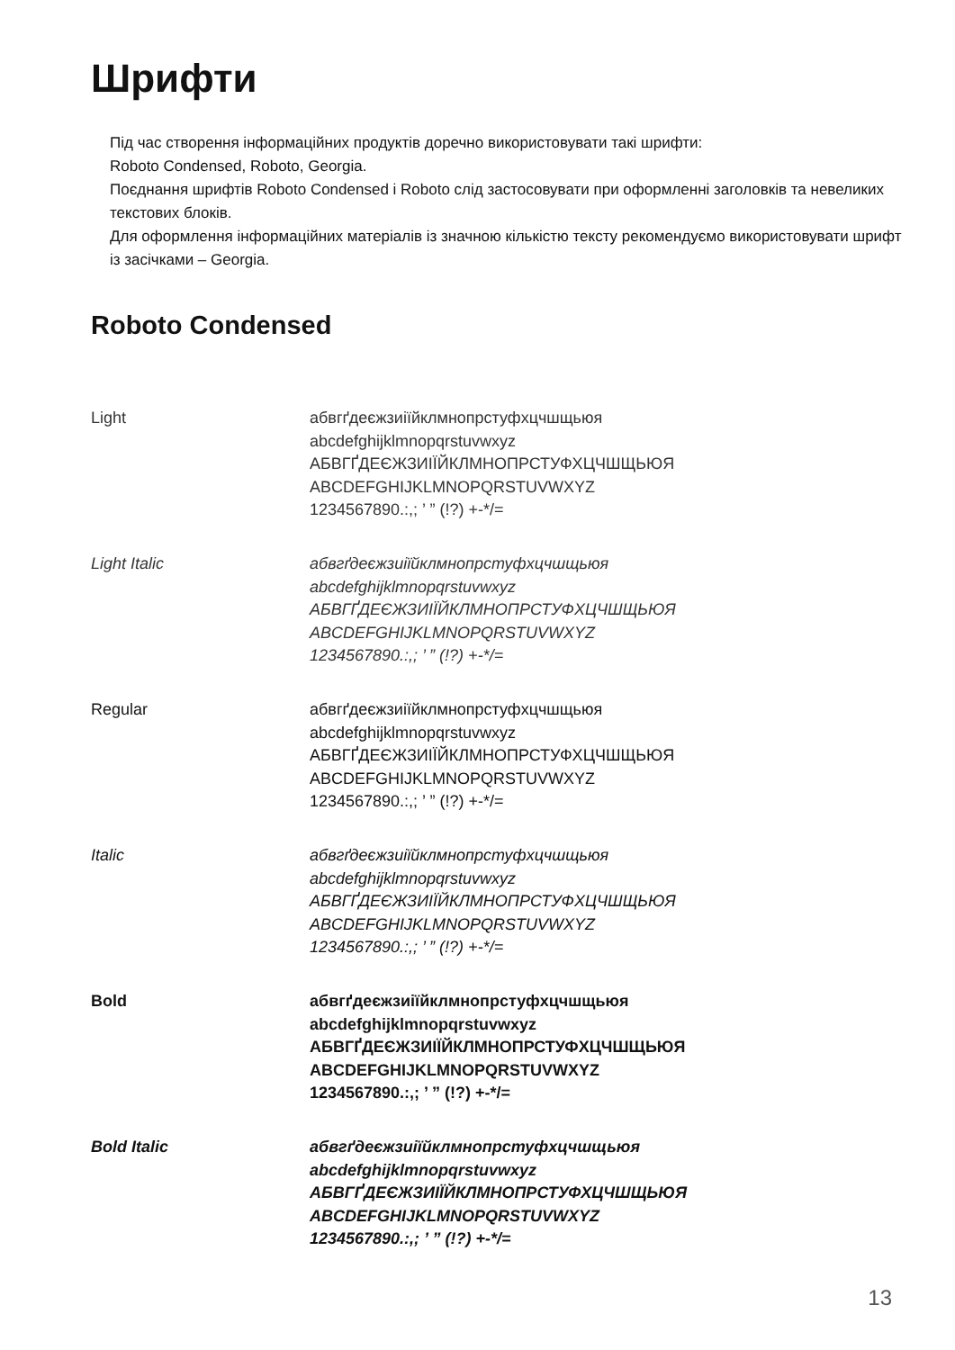Шрифти
Під час створення інформаційних продуктів доречно використовувати такі шрифти:
Roboto Condensed, Roboto, Georgia.
Поєднання шрифтів Roboto Condensed і Roboto слід застосовувати при оформленні заголовків та невеликих текстових блоків.
Для оформлення інформаційних матеріалів із значною кількістю тексту рекомендуємо використовувати шрифт із засічками – Georgia.
Roboto Condensed
Light абвгґдеєжзиіїйклмнопрстуфхцчшщьюя
abcdefghijklmnopqrstuvwxyz
АБВГҐДЕЄЖЗИІЇЙКЛМНОПРСТУФХЦЧШЩЬЮЯ
ABCDEFGHIJKLMNOPQRSTUVWXYZ
1234567890.:,; ’ ” (!?) +-*/=
Light Italic абвгґдеєжзиіїйклмнопрстуфхцчшщьюя
abcdefghijklmnopqrstuvwxyz
АБВГҐДЕЄЖЗИІЇЙКЛМНОПРСТУФХЦЧШЩЬЮЯ
ABCDEFGHIJKLMNOPQRSTUVWXYZ
1234567890.:,; ’ ” (!?) +-*/=
Regular абвгґдеєжзиіїйклмнопрстуфхцчшщьюя
abcdefghijklmnopqrstuvwxyz
АБВГҐДЕЄЖЗИІЇЙКЛМНОПРСТУФХЦЧШЩЬЮЯ
ABCDEFGHIJKLMNOPQRSTUVWXYZ
1234567890.:,; ’ ” (!?) +-*/=
Italic абвгґдеєжзиіїйклмнопрстуфхцчшщьюя
abcdefghijklmnopqrstuvwxyz
АБВГҐДЕЄЖЗИІЇЙКЛМНОПРСТУФХЦЧШЩЬЮЯ
ABCDEFGHIJKLMNOPQRSTUVWXYZ
1234567890.:,; ’ ” (!?) +-*/=
Bold абвгґдеєжзиіїйклмнопрстуфхцчшщьюя
abcdefghijklmnopqrstuvwxyz
АБВГҐДЕЄЖЗИІЇЙКЛМНОПРСТУФХЦЧШЩЬЮЯ
ABCDEFGHIJKLMNOPQRSTUVWXYZ
1234567890.:,; ’ ” (!?) +-*/=
Bold Italic абвгґдеєжзиіїйклмнопрстуфхцчшщьюя
abcdefghijklmnopqrstuvwxyz
АБВГҐДЕЄЖЗИІЇЙКЛМНОПРСТУФХЦЧШЩЬЮЯ
ABCDEFGHIJKLMNOPQRSTUVWXYZ
1234567890.:,; ’ ” (!?) +-*/=
13